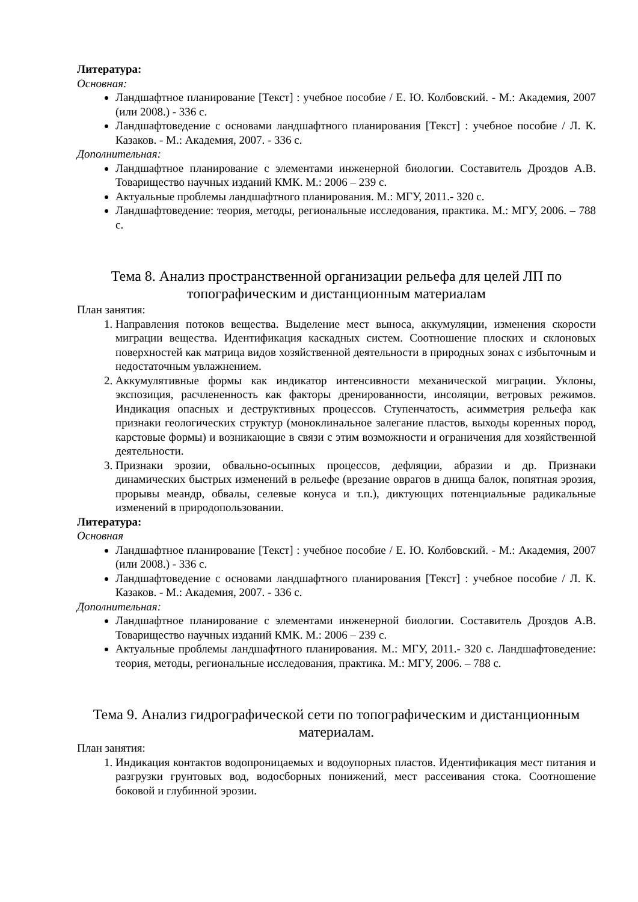Литература:
Основная:
Ландшафтное планирование [Текст] : учебное пособие / Е. Ю. Колбовский. - М.: Академия, 2007 (или 2008.) - 336 с.
Ландшафтоведение с основами ландшафтного планирования [Текст] : учебное пособие / Л. К. Казаков. - М.: Академия, 2007. - 336 с.
Дополнительная:
Ландшафтное планирование с элементами инженерной биологии. Составитель Дроздов А.В. Товарищество научных изданий КМК. М.: 2006 – 239 с.
Актуальные проблемы ландшафтного планирования. М.: МГУ, 2011.- 320 с.
Ландшафтоведение: теория, методы, региональные исследования, практика. М.: МГУ, 2006. – 788 с.
Тема 8. Анализ пространственной организации рельефа для целей ЛП по топографическим и дистанционным материалам
План занятия:
1. Направления потоков вещества. Выделение мест выноса, аккумуляции, изменения скорости миграции вещества. Идентификация каскадных систем. Соотношение плоских и склоновых поверхностей как матрица видов хозяйственной деятельности в природных зонах с избыточным и недостаточным увлажнением.
2. Аккумулятивные формы как индикатор интенсивности механической миграции. Уклоны, экспозиция, расчлененность как факторы дренированности, инсоляции, ветровых режимов. Индикация опасных и деструктивных процессов. Ступенчатость, асимметрия рельефа как признаки геологических структур (моноклинальное залегание пластов, выходы коренных пород, карстовые формы) и возникающие в связи с этим возможности и ограничения для хозяйственной деятельности.
3. Признаки эрозии, обвально-осыпных процессов, дефляции, абразии и др. Признаки динамических быстрых изменений в рельефе (врезание оврагов в днища балок, попятная эрозия, прорывы меандр, обвалы, селевые конуса и т.п.), диктующих потенциальные радикальные изменений в природопользовании.
Литература:
Основная
Ландшафтное планирование [Текст] : учебное пособие / Е. Ю. Колбовский. - М.: Академия, 2007 (или 2008.) - 336 с.
Ландшафтоведение с основами ландшафтного планирования [Текст] : учебное пособие / Л. К. Казаков. - М.: Академия, 2007. - 336 с.
Дополнительная:
Ландшафтное планирование с элементами инженерной биологии. Составитель Дроздов А.В. Товарищество научных изданий КМК. М.: 2006 – 239 с.
Актуальные проблемы ландшафтного планирования. М.: МГУ, 2011.- 320 с. Ландшафтоведение: теория, методы, региональные исследования, практика. М.: МГУ, 2006. – 788 с.
Тема 9. Анализ гидрографической сети по топографическим и дистанционным материалам.
План занятия:
1. Индикация контактов водопроницаемых и водоупорных пластов. Идентификация мест питания и разгрузки грунтовых вод, водосборных понижений, мест рассеивания стока. Соотношение боковой и глубинной эрозии.